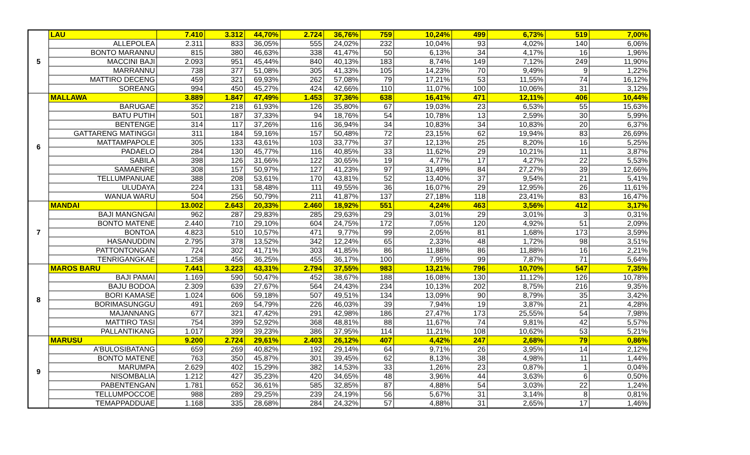| 5 | LAU | 7.410 | 3.312 | 44,70% | 2.724 | 36,76% | 759 | 10,24% | 499 | 6,73% | 519 | 7,00% |
| | ALLEPOLEA | 2.311 | 833 | 36,05% | 555 | 24,02% | 232 | 10,04% | 93 | 4,02% | 140 | 6,06% |
| | BONTO MARANNU | 815 | 380 | 46,63% | 338 | 41,47% | 50 | 6,13% | 34 | 4,17% | 16 | 1,96% |
| | MACCINI BAJI | 2.093 | 951 | 45,44% | 840 | 40,13% | 183 | 8,74% | 149 | 7,12% | 249 | 11,90% |
| | MARRANNU | 738 | 377 | 51,08% | 305 | 41,33% | 105 | 14,23% | 70 | 9,49% | 9 | 1,22% |
| | MATTIRO DECENG | 459 | 321 | 69,93% | 262 | 57,08% | 79 | 17,21% | 53 | 11,55% | 74 | 16,12% |
| | SOREANG | 994 | 450 | 45,27% | 424 | 42,66% | 110 | 11,07% | 100 | 10,06% | 31 | 3,12% |
| 6 | MALLAWA | 3.889 | 1.847 | 47,49% | 1.453 | 37,36% | 638 | 16,41% | 471 | 12,11% | 406 | 10,44% |
| | BARUGAE | 352 | 218 | 61,93% | 126 | 35,80% | 67 | 19,03% | 23 | 6,53% | 55 | 15,63% |
| | BATU PUTIH | 501 | 187 | 37,33% | 94 | 18,76% | 54 | 10,78% | 13 | 2,59% | 30 | 5,99% |
| | BENTENGE | 314 | 117 | 37,26% | 116 | 36,94% | 34 | 10,83% | 34 | 10,83% | 20 | 6,37% |
| | GATTARENG MATINGGI | 311 | 184 | 59,16% | 157 | 50,48% | 72 | 23,15% | 62 | 19,94% | 83 | 26,69% |
| | MATTAMPAPOLE | 305 | 133 | 43,61% | 103 | 33,77% | 37 | 12,13% | 25 | 8,20% | 16 | 5,25% |
| | PADAELO | 284 | 130 | 45,77% | 116 | 40,85% | 33 | 11,62% | 29 | 10,21% | 11 | 3,87% |
| | SABILA | 398 | 126 | 31,66% | 122 | 30,65% | 19 | 4,77% | 17 | 4,27% | 22 | 5,53% |
| | SAMAENRE | 308 | 157 | 50,97% | 127 | 41,23% | 97 | 31,49% | 84 | 27,27% | 39 | 12,66% |
| | TELLUMPANUAE | 388 | 208 | 53,61% | 170 | 43,81% | 52 | 13,40% | 37 | 9,54% | 21 | 5,41% |
| | ULUDAYA | 224 | 131 | 58,48% | 111 | 49,55% | 36 | 16,07% | 29 | 12,95% | 26 | 11,61% |
| | WANUA WARU | 504 | 256 | 50,79% | 211 | 41,87% | 137 | 27,18% | 118 | 23,41% | 83 | 16,47% |
| 7 | MANDAI | 13.002 | 2.643 | 20,33% | 2.460 | 18,92% | 551 | 4,24% | 463 | 3,56% | 412 | 3,17% |
| | BAJI MANGNGAI | 962 | 287 | 29,83% | 285 | 29,63% | 29 | 3,01% | 29 | 3,01% | 3 | 0,31% |
| | BONTO MATENE | 2.440 | 710 | 29,10% | 604 | 24,75% | 172 | 7,05% | 120 | 4,92% | 51 | 2,09% |
| | BONTOA | 4.823 | 510 | 10,57% | 471 | 9,77% | 99 | 2,05% | 81 | 1,68% | 173 | 3,59% |
| | HASANUDDIN | 2.795 | 378 | 13,52% | 342 | 12,24% | 65 | 2,33% | 48 | 1,72% | 98 | 3,51% |
| | PATTONTONGAN | 724 | 302 | 41,71% | 303 | 41,85% | 86 | 11,88% | 86 | 11,88% | 16 | 2,21% |
| | TENRIGANGKAE | 1.258 | 456 | 36,25% | 455 | 36,17% | 100 | 7,95% | 99 | 7,87% | 71 | 5,64% |
| 8 | MAROS BARU | 7.441 | 3.223 | 43,31% | 2.794 | 37,55% | 983 | 13,21% | 796 | 10,70% | 547 | 7,35% |
| | BAJI PAMAI | 1.169 | 590 | 50,47% | 452 | 38,67% | 188 | 16,08% | 130 | 11,12% | 126 | 10,78% |
| | BAJU BODOA | 2.309 | 639 | 27,67% | 564 | 24,43% | 234 | 10,13% | 202 | 8,75% | 216 | 9,35% |
| | BORI KAMASE | 1.024 | 606 | 59,18% | 507 | 49,51% | 134 | 13,09% | 90 | 8,79% | 35 | 3,42% |
| | BORIMASUNGGU | 491 | 269 | 54,79% | 226 | 46,03% | 39 | 7,94% | 19 | 3,87% | 21 | 4,28% |
| | MAJANNANG | 677 | 321 | 47,42% | 291 | 42,98% | 186 | 27,47% | 173 | 25,55% | 54 | 7,98% |
| | MATTIRO TASI | 754 | 399 | 52,92% | 368 | 48,81% | 88 | 11,67% | 74 | 9,81% | 42 | 5,57% |
| | PALLANTIKANG | 1.017 | 399 | 39,23% | 386 | 37,95% | 114 | 11,21% | 108 | 10,62% | 53 | 5,21% |
| 9 | MARUSU | 9.200 | 2.724 | 29,61% | 2.403 | 26,12% | 407 | 4,42% | 247 | 2,68% | 79 | 0,86% |
| | A'BULOSIBATANG | 659 | 269 | 40,82% | 192 | 29,14% | 64 | 9,71% | 26 | 3,95% | 14 | 2,12% |
| | BONTO MATENE | 763 | 350 | 45,87% | 301 | 39,45% | 62 | 8,13% | 38 | 4,98% | 11 | 1,44% |
| | MARUMPA | 2.629 | 402 | 15,29% | 382 | 14,53% | 33 | 1,26% | 23 | 0,87% | 1 | 0,04% |
| | NISOMBALIA | 1.212 | 427 | 35,23% | 420 | 34,65% | 48 | 3,96% | 44 | 3,63% | 6 | 0,50% |
| | PABENTENGAN | 1.781 | 652 | 36,61% | 585 | 32,85% | 87 | 4,88% | 54 | 3,03% | 22 | 1,24% |
| | TELLUMPOCCOE | 988 | 289 | 29,25% | 239 | 24,19% | 56 | 5,67% | 31 | 3,14% | 8 | 0,81% |
| | TEMAPPADDUAE | 1.168 | 335 | 28,68% | 284 | 24,32% | 57 | 4,88% | 31 | 2,65% | 17 | 1,46% |